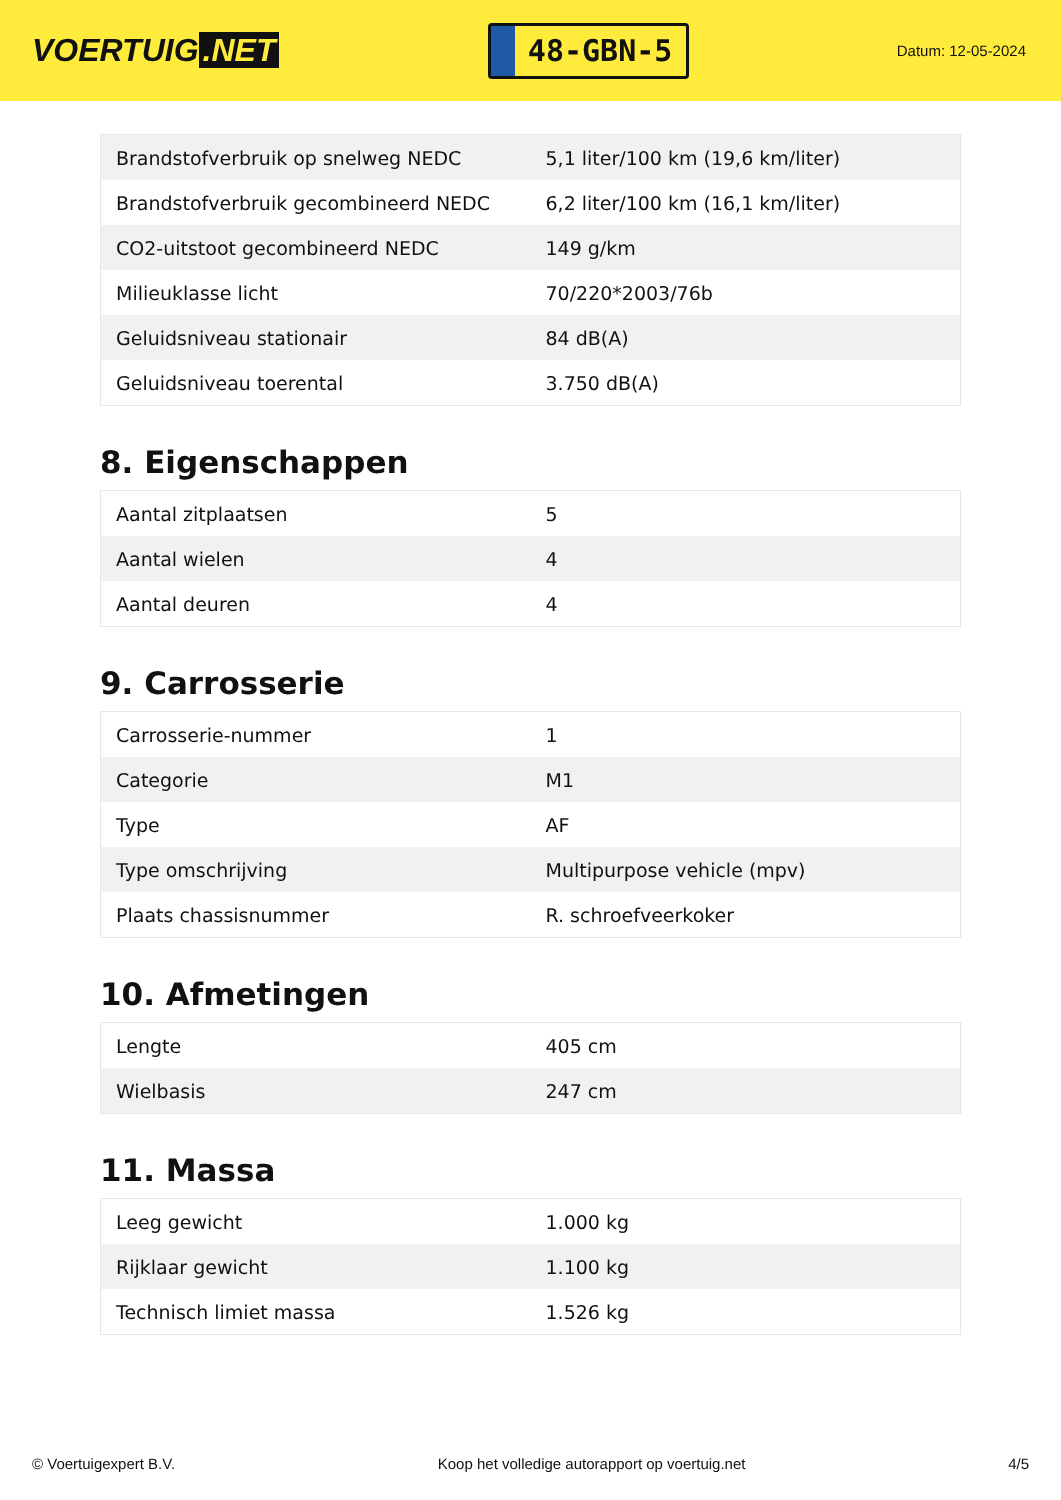VOERTUIG.NET
48-GBN-5
Datum: 12-05-2024
| Brandstofverbruik op snelweg NEDC | 5,1 liter/100 km (19,6 km/liter) |
| Brandstofverbruik gecombineerd NEDC | 6,2 liter/100 km (16,1 km/liter) |
| CO2-uitstoot gecombineerd NEDC | 149 g/km |
| Milieuklasse licht | 70/220*2003/76b |
| Geluidsniveau stationair | 84 dB(A) |
| Geluidsniveau toerental | 3.750 dB(A) |
8. Eigenschappen
| Aantal zitplaatsen | 5 |
| Aantal wielen | 4 |
| Aantal deuren | 4 |
9. Carrosserie
| Carrosserie-nummer | 1 |
| Categorie | M1 |
| Type | AF |
| Type omschrijving | Multipurpose vehicle (mpv) |
| Plaats chassisnummer | R. schroefveerkoker |
10. Afmetingen
| Lengte | 405 cm |
| Wielbasis | 247 cm |
11. Massa
| Leeg gewicht | 1.000 kg |
| Rijklaar gewicht | 1.100 kg |
| Technisch limiet massa | 1.526 kg |
© Voertuigexpert B.V. Koop het volledige autorapport op voertuig.net 4/5